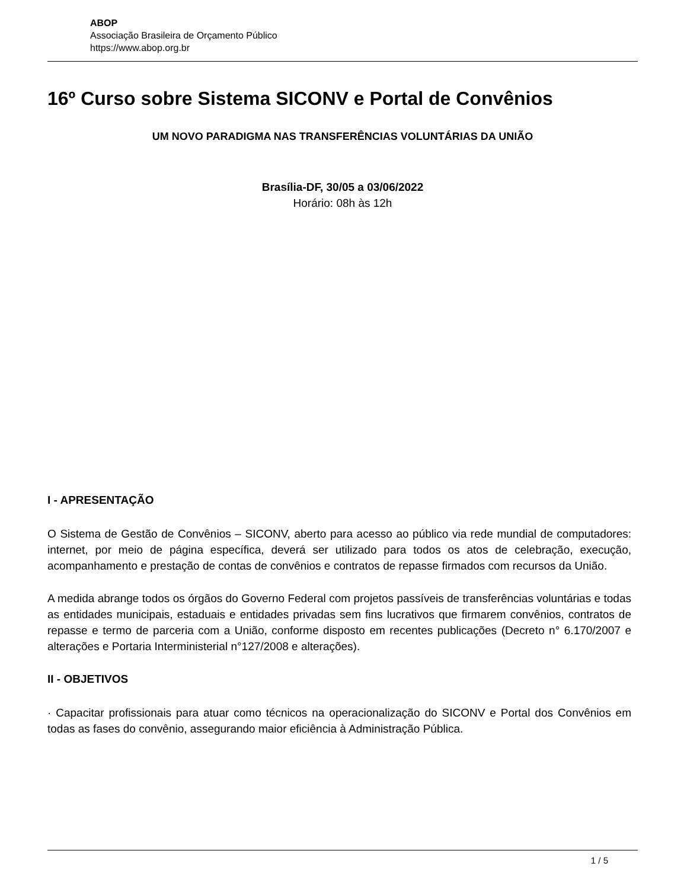ABOP
Associação Brasileira de Orçamento Público
https://www.abop.org.br
16º Curso sobre Sistema SICONV e Portal de Convênios
UM NOVO PARADIGMA NAS TRANSFERÊNCIAS VOLUNTÁRIAS DA UNIÃO
Brasília-DF, 30/05 a 03/06/2022
Horário: 08h às 12h
I - APRESENTAÇÃO
O Sistema de Gestão de Convênios – SICONV, aberto para acesso ao público via rede mundial de computadores: internet, por meio de página específica, deverá ser utilizado para todos os atos de celebração, execução, acompanhamento e prestação de contas de convênios e contratos de repasse firmados com recursos da União.
A medida abrange todos os órgãos do Governo Federal com projetos passíveis de transferências voluntárias e todas as entidades municipais, estaduais e entidades privadas sem fins lucrativos que firmarem convênios, contratos de repasse e termo de parceria com a União, conforme disposto em recentes publicações (Decreto n° 6.170/2007 e alterações e Portaria Interministerial n°127/2008 e alterações).
II - OBJETIVOS
· Capacitar profissionais para atuar como técnicos na operacionalização do SICONV e Portal dos Convênios em todas as fases do convênio, assegurando maior eficiência à Administração Pública.
1 / 5